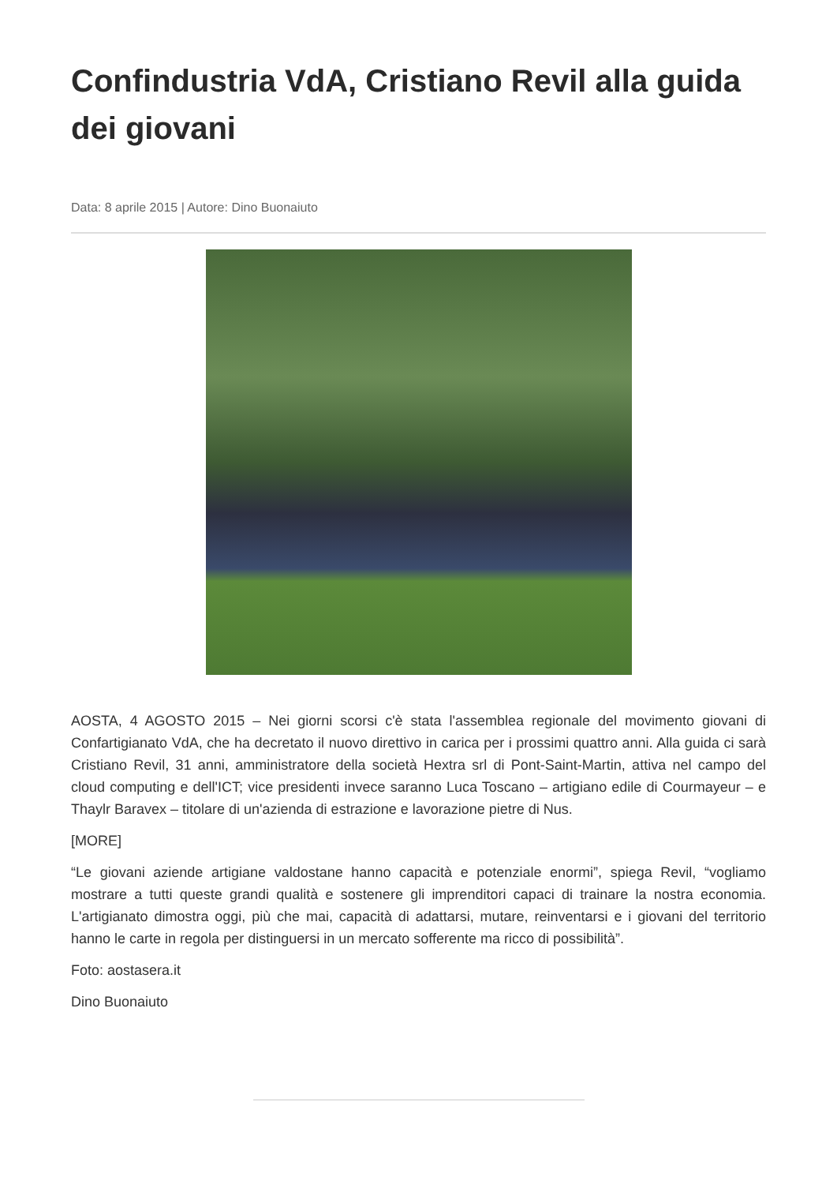Confindustria VdA, Cristiano Revil alla guida dei giovani
Data: 8 aprile 2015 | Autore: Dino Buonaiuto
AOSTA, 4 AGOSTO 2015 – Nei giorni scorsi c'è stata l'assemblea regionale del movimento giovani di Confartigianato VdA, che ha decretato il nuovo direttivo in carica per i prossimi quattro anni. Alla guida ci sarà Cristiano Revil, 31 anni, amministratore della società Hextra srl di Pont-Saint-Martin, attiva nel campo del cloud computing e dell'ICT; vice presidenti invece saranno Luca Toscano – artigiano edile di Courmayeur – e Thaylr Baravex – titolare di un'azienda di estrazione e lavorazione pietre di Nus.
[MORE]
“Le giovani aziende artigiane valdostane hanno capacità e potenziale enormi”, spiega Revil, “vogliamo mostrare a tutti queste grandi qualità e sostenere gli imprenditori capaci di trainare la nostra economia. L'artigianato dimostra oggi, più che mai, capacità di adattarsi, mutare, reinventarsi e i giovani del territorio hanno le carte in regola per distinguersi in un mercato sofferente ma ricco di possibilità”.
Foto: aostasera.it
Dino Buonaiuto